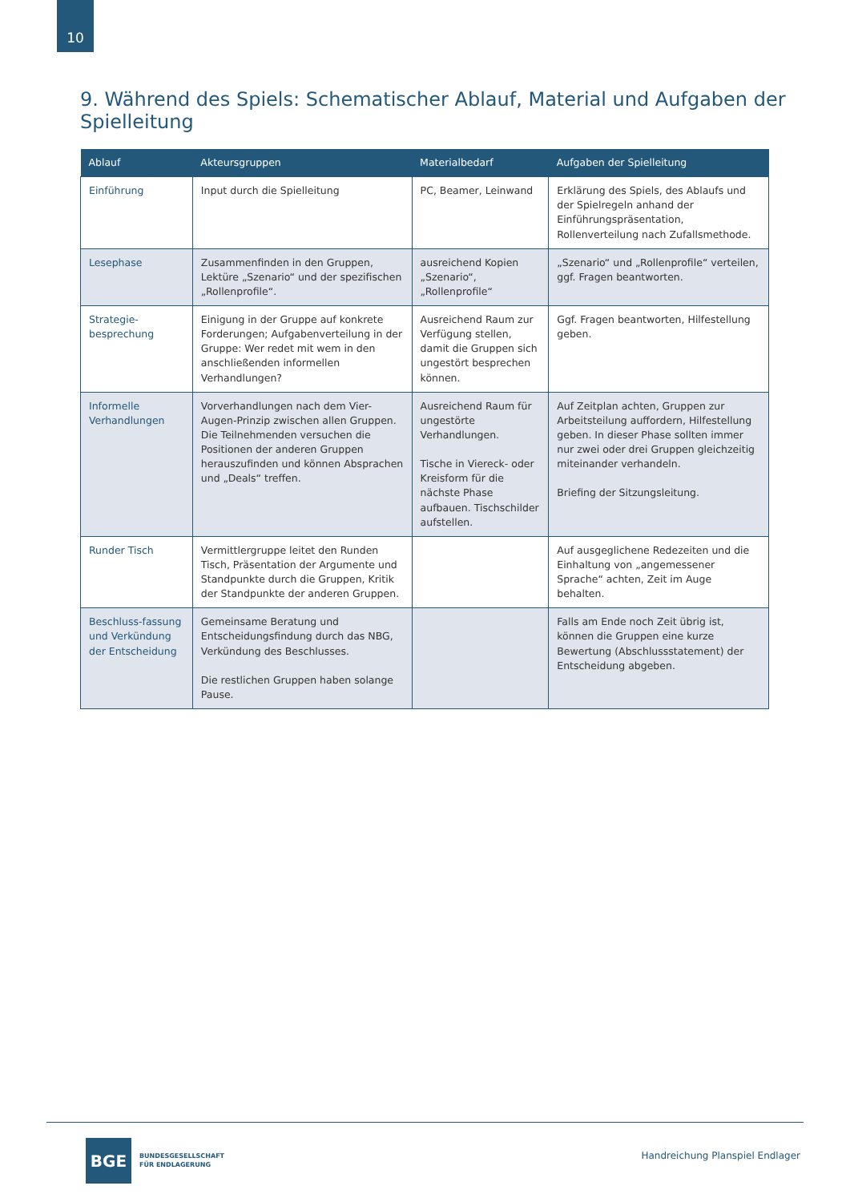10
9. Während des Spiels: Schematischer Ablauf, Material und Aufgaben der Spielleitung
| Ablauf | Akteursgruppen | Materialbedarf | Aufgaben der Spielleitung |
| --- | --- | --- | --- |
| Einführung | Input durch die Spielleitung | PC, Beamer, Leinwand | Erklärung des Spiels, des Ablaufs und der Spielregeln anhand der Einführungspräsentation, Rollenverteilung nach Zufallsmethode. |
| Lesephase | Zusammenfinden in den Gruppen, Lektüre „Szenario“ und der spezifischen „Rollenprofile“. | ausreichend Kopien „Szenario“, „Rollenprofile“ | „Szenario“ und „Rollenprofile“ verteilen, ggf. Fragen beantworten. |
| Strategie-besprechung | Einigung in der Gruppe auf konkrete Forderungen; Aufgabenverteilung in der Gruppe: Wer redet mit wem in den anschließenden informellen Verhandlungen? | Ausreichend Raum zur Verfügung stellen, damit die Gruppen sich ungestört besprechen können. | Ggf. Fragen beantworten, Hilfestellung geben. |
| Informelle Verhandlungen | Vorverhandlungen nach dem Vier-Augen-Prinzip zwischen allen Gruppen. Die Teilnehmenden versuchen die Positionen der anderen Gruppen herauszufinden und können Absprachen und „Deals“ treffen. | Ausreichend Raum für ungestörte Verhandlungen. Tische in Viereck- oder Kreisform für die nächste Phase aufbauen. Tischschilder aufstellen. | Auf Zeitplan achten, Gruppen zur Arbeitsteilung auffordern, Hilfestellung geben. In dieser Phase sollten immer nur zwei oder drei Gruppen gleichzeitig miteinander verhandeln. Briefing der Sitzungsleitung. |
| Runder Tisch | Vermittlergruppe leitet den Runden Tisch, Präsentation der Argumente und Standpunkte durch die Gruppen, Kritik der Standpunkte der anderen Gruppen. | | Auf ausgeglichene Redezeiten und die Einhaltung von „angemessener Sprache“ achten, Zeit im Auge behalten. |
| Beschluss-fassung und Verkündung der Entscheidung | Gemeinsame Beratung und Entscheidungsfindung durch das NBG, Verkündung des Beschlusses. Die restlichen Gruppen haben solange Pause. | | Falls am Ende noch Zeit übrig ist, können die Gruppen eine kurze Bewertung (Abschlussstatement) der Entscheidung abgeben. |
BGE
BUNDESGESELLSCHAFT
FÜR ENDLAGERUNG
Handreichung Planspiel Endlager